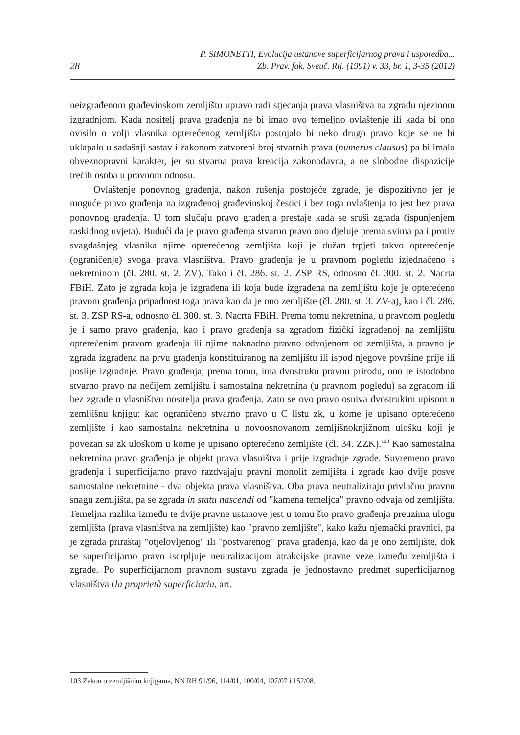28
P. SIMONETTI, Evolucija ustanove superficijarnog prava i usporedba...
Zb. Prav. fak. Sveuč. Rij. (1991) v. 33, br. 1, 3-35 (2012)
neizgrađenom građevinskom zemljištu upravo radi stjecanja prava vlasništva na zgradu njezinom izgradnjom. Kada nositelj prava građenja ne bi imao ovo temeljno ovlaštenje ili kada bi ono ovisilo o volji vlasnika opterećenog zemljišta postojalo bi neko drugo pravo koje se ne bi uklapalo u sadašnji sastav i zakonom zatvoreni broj stvarnih prava (numerus clausus) pa bi imalo obveznopravni karakter, jer su stvarna prava kreacija zakonodavca, a ne slobodne dispozicije trećih osoba u pravnom odnosu.
Ovlaštenje ponovnog građenja, nakon rušenja postojeće zgrade, je dispozitivno jer je moguće pravo građenja na izgrađenoj građevinskoj čestici i bez toga ovlaštenja to jest bez prava ponovnog građenja. U tom slučaju pravo građenja prestaje kada se sruši zgrada (ispunjenjem raskidnog uvjeta). Budući da je pravo građenja stvarno pravo ono djeluje prema svima pa i protiv svagdašnjeg vlasnika njime opterećenog zemljišta koji je dužan trpjeti takvo opterećenje (ograničenje) svoga prava vlasništva. Pravo građenja je u pravnom pogledu izjednačeno s nekretninom (čl. 280. st. 2. ZV). Tako i čl. 286. st. 2. ZSP RS, odnosno čl. 300. st. 2. Nacrta FBiH. Zato je zgrada koja je izgrađena ili koja bude izgrađena na zemljištu koje je opterećeno pravom građenja pripadnost toga prava kao da je ono zemljište (čl. 280. st. 3. ZV-a), kao i čl. 286. st. 3. ZSP RS-a, odnosno čl. 300. st. 3. Nacrta FBiH. Prema tomu nekretnina, u pravnom pogledu je i samo pravo građenja, kao i pravo građenja sa zgradom fizički izgrađenoj na zemljištu opterećenim pravom građenja ili njime naknadno pravno odvojenom od zemljišta, a pravno je zgrada izgrađena na prvu građenja konstituiranog na zemljištu ili ispod njegove površine prije ili poslije izgradnje. Pravo građenja, prema tomu, ima dvostruku pravnu prirodu, ono je istodobno stvarno pravo na nečijem zemljištu i samostalna nekretnina (u pravnom pogledu) sa zgradom ili bez zgrade u vlasništvu nositelja prava građenja. Zato se ovo pravo osniva dvostrukim upisom u zemljišnu knjigu: kao ograničeno stvarno pravo u C listu zk, u kome je upisano opterećeno zemljište i kao samostalna nekretnina u novoosnovanom zemljišnoknjižnom ulošku koji je povezan sa zk uloškom u kome je upisano opterećeno zemljište (čl. 34. ZZK).<sup>103</sup> Kao samostalna nekretnina pravo građenja je objekt prava vlasništva i prije izgradnje zgrade. Suvremeno pravo građenja i superficijarno pravo razdvajaju pravni monolit zemljišta i zgrade kao dvije posve samostalne nekretnine - dva objekta prava vlasništva. Oba prava neutraliziraju privlačnu pravnu snagu zemljišta, pa se zgrada in statu nascendi od "kamena temeljca" pravno odvaja od zemljišta. Temeljna razlika između te dvije pravne ustanove jest u tomu što pravo građenja preuzima ulogu zemljišta (prava vlasništva na zemljište) kao "pravno zemljište", kako kažu njemački pravnici, pa je zgrada priraštaj "otjelovljenog" ili "postvarenog" prava građenja, kao da je ono zemljište, dok se superficijarno pravo iscrpljuje neutralizacijom atrakcijske pravne veze između zemljišta i zgrade. Po superficijarnom pravnom sustavu zgrada je jednostavno predmet superficijarnog vlasništva (la proprietà superficiaria, art.
103 Zakon o zemljišnim knjigama, NN RH 91/96, 114/01, 100/04, 107/07 i 152/08.